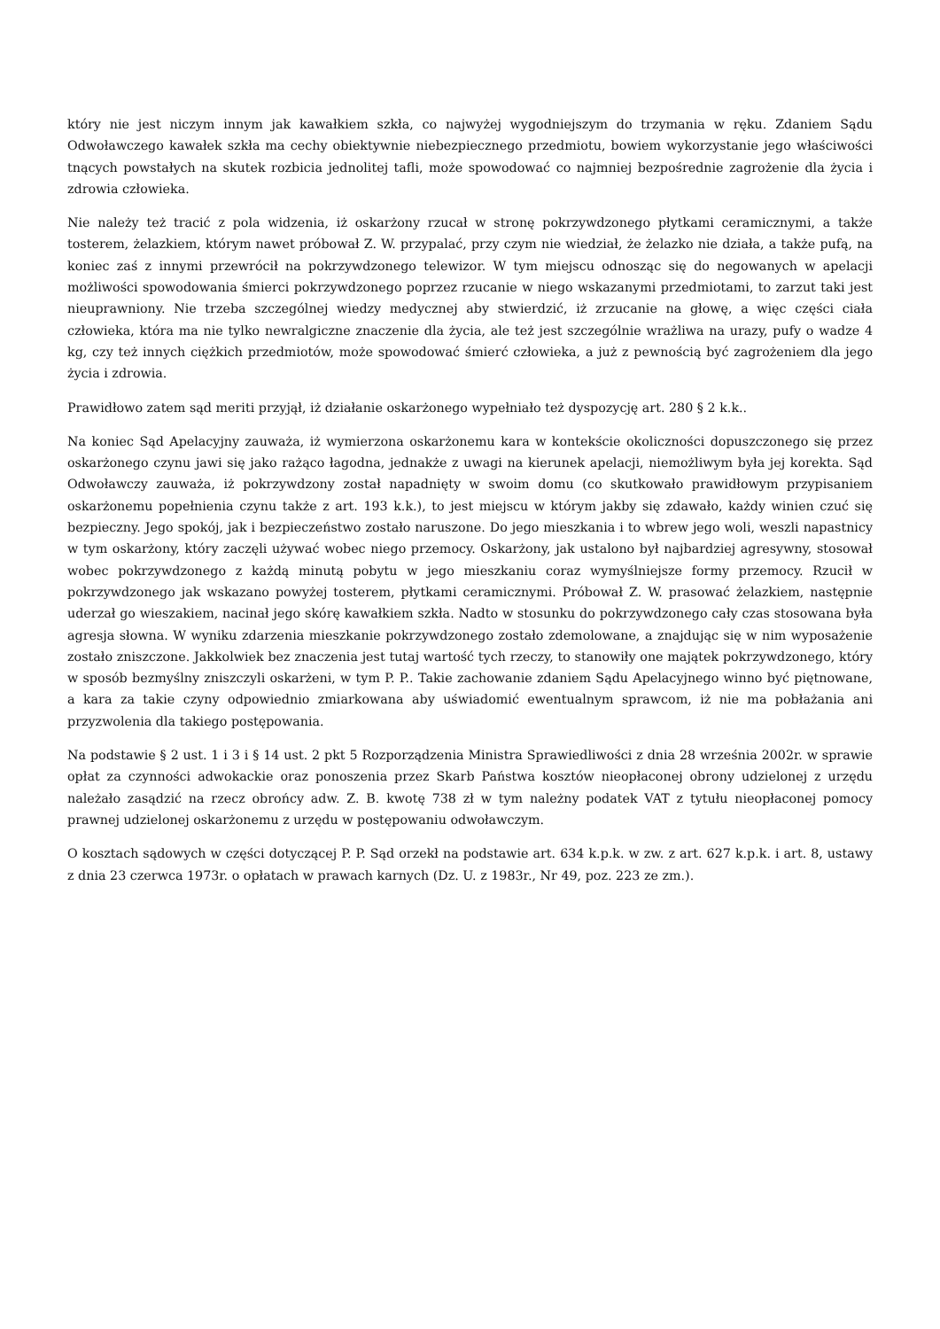który nie jest niczym innym jak kawałkiem szkła, co najwyżej wygodniejszym do trzymania w ręku. Zdaniem Sądu Odwoławczego kawałek szkła ma cechy obiektywnie niebezpiecznego przedmiotu, bowiem wykorzystanie jego właściwości tnących powstałych na skutek rozbicia jednolitej tafli, może spowodować co najmniej bezpośrednie zagrożenie dla życia i zdrowia człowieka.
Nie należy też tracić z pola widzenia, iż oskarżony rzucał w stronę pokrzywdzonego płytkami ceramicznymi, a także tosterem, żelazkiem, którym nawet próbował Z. W. przypalać, przy czym nie wiedział, że żelazko nie działa, a także pufą, na koniec zaś z innymi przewrócił na pokrzywdzonego telewizor. W tym miejscu odnosząc się do negowanych w apelacji możliwości spowodowania śmierci pokrzywdzonego poprzez rzucanie w niego wskazanymi przedmiotami, to zarzut taki jest nieuprawniony. Nie trzeba szczególnej wiedzy medycznej aby stwierdzić, iż zrzucanie na głowę, a więc części ciała człowieka, która ma nie tylko newralgiczne znaczenie dla życia, ale też jest szczególnie wrażliwa na urazy, pufy o wadze 4 kg, czy też innych ciężkich przedmiotów, może spowodować śmierć człowieka, a już z pewnością być zagrożeniem dla jego życia i zdrowia.
Prawidłowo zatem sąd meriti przyjął, iż działanie oskarżonego wypełniało też dyspozycję art. 280 § 2 k.k..
Na koniec Sąd Apelacyjny zauważa, iż wymierzona oskarżonemu kara w kontekście okoliczności dopuszczonego się przez oskarżonego czynu jawi się jako rażąco łagodna, jednakże z uwagi na kierunek apelacji, niemożliwym była jej korekta. Sąd Odwoławczy zauważa, iż pokrzywdzony został napadnięty w swoim domu (co skutkowało prawidłowym przypisaniem oskarżonemu popełnienia czynu także z art. 193 k.k.), to jest miejscu w którym jakby się zdawało, każdy winien czuć się bezpieczny. Jego spokój, jak i bezpieczeństwo zostało naruszone. Do jego mieszkania i to wbrew jego woli, weszli napastnicy w tym oskarżony, który zaczęli używać wobec niego przemocy. Oskarżony, jak ustalono był najbardziej agresywny, stosował wobec pokrzywdzonego z każdą minutą pobytu w jego mieszkaniu coraz wymyślniejsze formy przemocy. Rzucił w pokrzywdzonego jak wskazano powyżej tosterem, płytkami ceramicznymi. Próbował Z. W. prasować żelazkiem, następnie uderzał go wieszakiem, nacinał jego skórę kawałkiem szkła. Nadto w stosunku do pokrzywdzonego cały czas stosowana była agresja słowna. W wyniku zdarzenia mieszkanie pokrzywdzonego zostało zdemolowane, a znajdując się w nim wyposażenie zostało zniszczone. Jakkolwiek bez znaczenia jest tutaj wartość tych rzeczy, to stanowiły one majątek pokrzywdzonego, który w sposób bezmyślny zniszczyli oskarżeni, w tym P. P.. Takie zachowanie zdaniem Sądu Apelacyjnego winno być piętnowane, a kara za takie czyny odpowiednio zmiarkowana aby uświadomić ewentualnym sprawcom, iż nie ma pobłażania ani przyzwolenia dla takiego postępowania.
Na podstawie § 2 ust. 1 i 3 i § 14 ust. 2 pkt 5 Rozporządzenia Ministra Sprawiedliwości z dnia 28 września 2002r. w sprawie opłat za czynności adwokackie oraz ponoszenia przez Skarb Państwa kosztów nieopłaconej obrony udzielonej z urzędu należało zasądzić na rzecz obrońcy adw. Z. B. kwotę 738 zł w tym należny podatek VAT z tytułu nieopłaconej pomocy prawnej udzielonej oskarżonemu z urzędu w postępowaniu odwoławczym.
O kosztach sądowych w części dotyczącej P. P. Sąd orzekł na podstawie art. 634 k.p.k. w zw. z art. 627 k.p.k. i art. 8, ustawy z dnia 23 czerwca 1973r. o opłatach w prawach karnych (Dz. U. z 1983r., Nr 49, poz. 223 ze zm.).